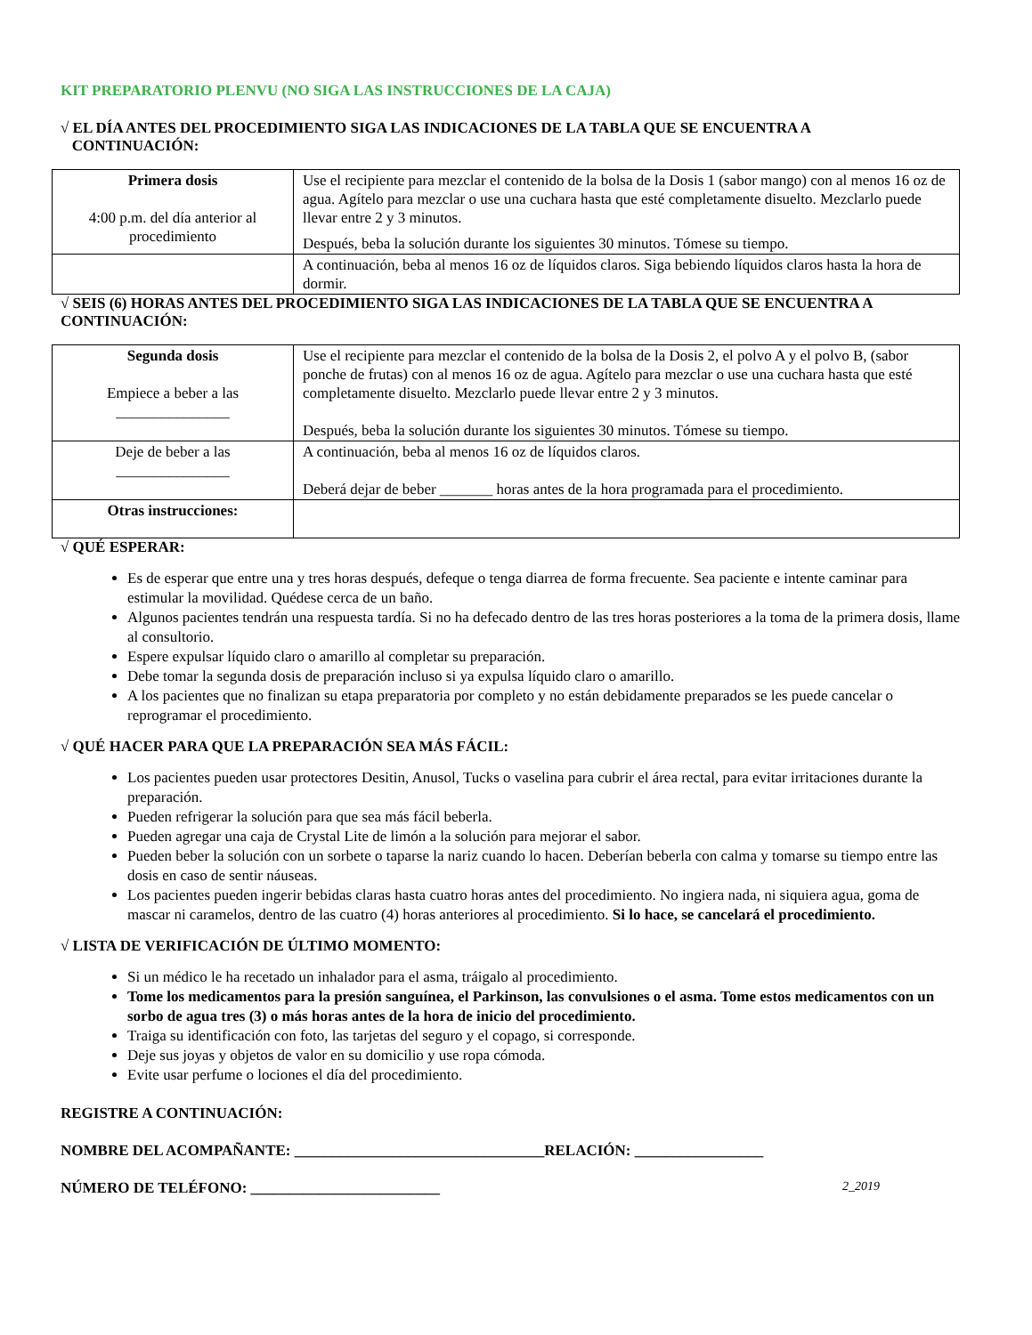KIT PREPARATORIO PLENVU (NO SIGA LAS INSTRUCCIONES DE LA CAJA)
√ EL DÍA ANTES DEL PROCEDIMIENTO SIGA LAS INDICACIONES DE LA TABLA QUE SE ENCUENTRA A
CONTINUACIÓN:
| Primera dosis 4:00 p.m. del día anterior al procedimiento | Use el recipiente para mezclar el contenido de la bolsa de la Dosis 1 (sabor mango) con al menos 16 oz de agua. Agítelo para mezclar o use una cuchara hasta que esté completamente disuelto. Mezclarlo puede llevar entre 2 y 3 minutos. Después, beba la solución durante los siguientes 30 minutos. Tómese su tiempo. |
| | A continuación, beba al menos 16 oz de líquidos claros. Siga bebiendo líquidos claros hasta la hora de dormir. |
√ SEIS (6) HORAS ANTES DEL PROCEDIMIENTO SIGA LAS INDICACIONES DE LA TABLA QUE SE ENCUENTRA A CONTINUACIÓN:
| Segunda dosis Empiece a beber a las _______________ | Use el recipiente para mezclar el contenido de la bolsa de la Dosis 2, el polvo A y el polvo B, (sabor ponche de frutas) con al menos 16 oz de agua. Agítelo para mezclar o use una cuchara hasta que esté completamente disuelto. Mezclarlo puede llevar entre 2 y 3 minutos. Después, beba la solución durante los siguientes 30 minutos. Tómese su tiempo. |
| Deje de beber a las _______________ | A continuación, beba al menos 16 oz de líquidos claros. Deberá dejar de beber _______ horas antes de la hora programada para el procedimiento. |
| Otras instrucciones: | |
√ QUÉ ESPERAR:
Es de esperar que entre una y tres horas después, defeque o tenga diarrea de forma frecuente. Sea paciente e intente caminar para estimular la movilidad. Quédese cerca de un baño.
Algunos pacientes tendrán una respuesta tardía. Si no ha defecado dentro de las tres horas posteriores a la toma de la primera dosis, llame al consultorio.
Espere expulsar líquido claro o amarillo al completar su preparación.
Debe tomar la segunda dosis de preparación incluso si ya expulsa líquido claro o amarillo.
A los pacientes que no finalizan su etapa preparatoria por completo y no están debidamente preparados se les puede cancelar o reprogramar el procedimiento.
√ QUÉ HACER PARA QUE LA PREPARACIÓN SEA MÁS FÁCIL:
Los pacientes pueden usar protectores Desitin, Anusol, Tucks o vaselina para cubrir el área rectal, para evitar irritaciones durante la preparación.
Pueden refrigerar la solución para que sea más fácil beberla.
Pueden agregar una caja de Crystal Lite de limón a la solución para mejorar el sabor.
Pueden beber la solución con un sorbete o taparse la nariz cuando lo hacen. Deberían beberla con calma y tomarse su tiempo entre las dosis en caso de sentir náuseas.
Los pacientes pueden ingerir bebidas claras hasta cuatro horas antes del procedimiento. No ingiera nada, ni siquiera agua, goma de mascar ni caramelos, dentro de las cuatro (4) horas anteriores al procedimiento. Si lo hace, se cancelará el procedimiento.
√ LISTA DE VERIFICACIÓN DE ÚLTIMO MOMENTO:
Si un médico le ha recetado un inhalador para el asma, tráigalo al procedimiento.
Tome los medicamentos para la presión sanguínea, el Parkinson, las convulsiones o el asma. Tome estos medicamentos con un sorbo de agua tres (3) o más horas antes de la hora de inicio del procedimiento.
Traiga su identificación con foto, las tarjetas del seguro y el copago, si corresponde.
Deje sus joyas y objetos de valor en su domicilio y use ropa cómoda.
Evite usar perfume o lociones el día del procedimiento.
REGISTRE A CONTINUACIÓN:
NOMBRE DEL ACOMPAÑANTE: _________________________________RELACIÓN: _________________
NÚMERO DE TELÉFONO: _________________________ 2_2019